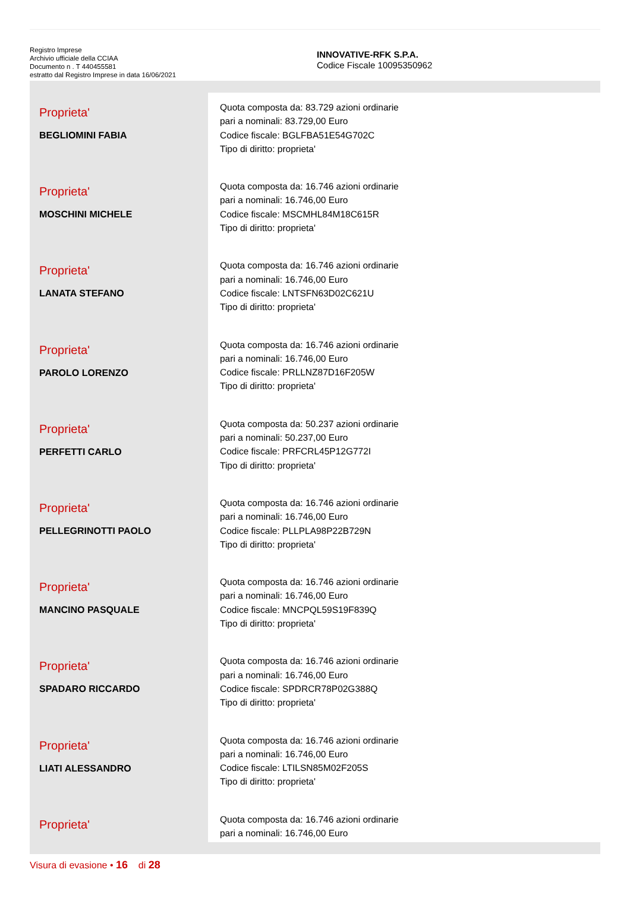Registro Imprese
Archivio ufficiale della CCIAA
Documento n . T 440455581
estratto dal Registro Imprese in data 16/06/2021
INNOVATIVE-RFK S.P.A.
Codice Fiscale 10095350962
| Proprieta' BEGLIOMINI FABIA | Quota composta da: 83.729 azioni ordinarie pari a nominali: 83.729,00 Euro Codice fiscale: BGLFBA51E54G702C Tipo di diritto: proprieta' |
| Proprieta' MOSCHINI MICHELE | Quota composta da: 16.746 azioni ordinarie pari a nominali: 16.746,00 Euro Codice fiscale: MSCMHL84M18C615R Tipo di diritto: proprieta' |
| Proprieta' LANATA STEFANO | Quota composta da: 16.746 azioni ordinarie pari a nominali: 16.746,00 Euro Codice fiscale: LNTSFN63D02C621U Tipo di diritto: proprieta' |
| Proprieta' PAROLO LORENZO | Quota composta da: 16.746 azioni ordinarie pari a nominali: 16.746,00 Euro Codice fiscale: PRLLNZ87D16F205W Tipo di diritto: proprieta' |
| Proprieta' PERFETTI CARLO | Quota composta da: 50.237 azioni ordinarie pari a nominali: 50.237,00 Euro Codice fiscale: PRFCRL45P12G772I Tipo di diritto: proprieta' |
| Proprieta' PELLEGRINOTTI PAOLO | Quota composta da: 16.746 azioni ordinarie pari a nominali: 16.746,00 Euro Codice fiscale: PLLPLA98P22B729N Tipo di diritto: proprieta' |
| Proprieta' MANCINO PASQUALE | Quota composta da: 16.746 azioni ordinarie pari a nominali: 16.746,00 Euro Codice fiscale: MNCPQL59S19F839Q Tipo di diritto: proprieta' |
| Proprieta' SPADARO RICCARDO | Quota composta da: 16.746 azioni ordinarie pari a nominali: 16.746,00 Euro Codice fiscale: SPDRCR78P02G388Q Tipo di diritto: proprieta' |
| Proprieta' LIATI ALESSANDRO | Quota composta da: 16.746 azioni ordinarie pari a nominali: 16.746,00 Euro Codice fiscale: LTILSN85M02F205S Tipo di diritto: proprieta' |
| Proprieta' | Quota composta da: 16.746 azioni ordinarie pari a nominali: 16.746,00 Euro |
Visura di evasione • 16 di 28